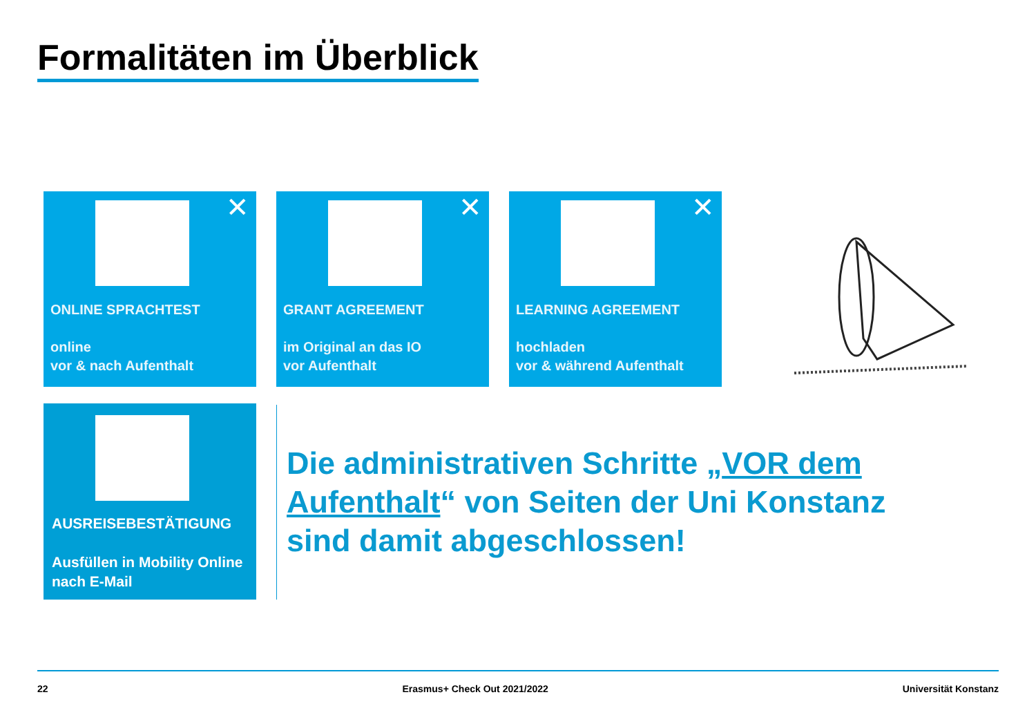Formalitäten im Überblick
✕
ONLINE SPRACHTEST
online
vor & nach Aufenthalt
✕
GRANT AGREEMENT
im Original an das IO
vor Aufenthalt
✕
LEARNING AGREEMENT
hochladen
vor & während Aufenthalt
AUSREISEBESTÄTIGUNG
Ausfüllen in Mobility Online
nach E-Mail
Die administrativen Schritte „VOR dem Aufenthalt“ von Seiten der Uni Konstanz sind damit abgeschlossen!
22 Erasmus+ Check Out 2021/2022 Universität Konstanz